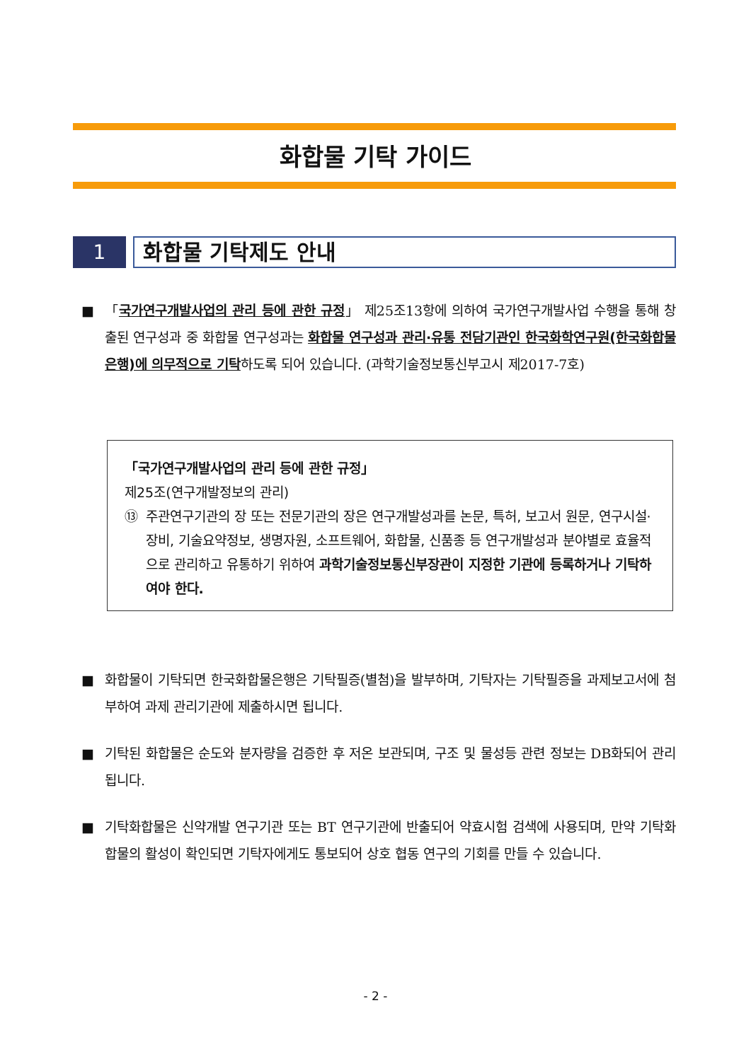화합물 기탁 가이드
1
화합물 기탁제도 안내
■ 「국가연구개발사업의 관리 등에 관한 규정」 제25조13항에 의하여 국가연구개발사업 수행을 통해 창출된 연구성과 중 화합물 연구성과는 화합물 연구성과 관리·유통 전담기관인 한국화학연구원(한국화합물은행)에 의무적으로 기탁하도록 되어 있습니다. (과학기술정보통신부고시 제2017-7호)
「국가연구개발사업의 관리 등에 관한 규정」
제25조(연구개발정보의 관리)
⑬ 주관연구기관의 장 또는 전문기관의 장은 연구개발성과를 논문, 특허, 보고서 원문, 연구시설·장비, 기술요약정보, 생명자원, 소프트웨어, 화합물, 신품종 등 연구개발성과 분야별로 효율적으로 관리하고 유통하기 위하여 과학기술정보통신부장관이 지정한 기관에 등록하거나 기탁하여야 한다.
■ 화합물이 기탁되면 한국화합물은행은 기탁필증(별첨)을 발부하며, 기탁자는 기탁필증을 과제보고서에 첨부하여 과제 관리기관에 제출하시면 됩니다.
■ 기탁된 화합물은 순도와 분자량을 검증한 후 저온 보관되며, 구조 및 물성등 관련 정보는 DB화되어 관리됩니다.
■ 기탁화합물은 신약개발 연구기관 또는 BT 연구기관에 반출되어 약효시험 검색에 사용되며, 만약 기탁화합물의 활성이 확인되면 기탁자에게도 통보되어 상호 협동 연구의 기회를 만들 수 있습니다.
- 2 -